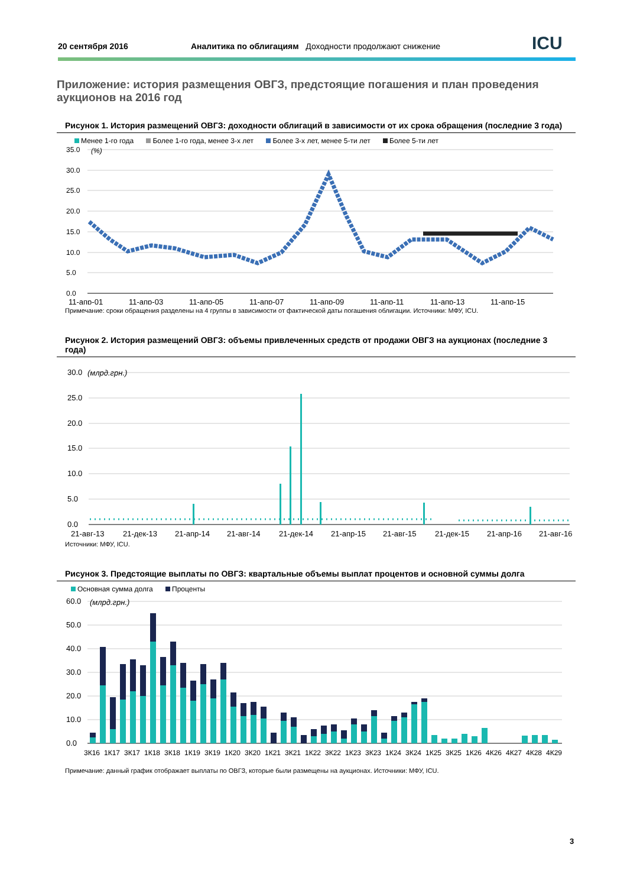20 сентября 2016
Аналитика по облигациям Доходности продолжают снижение
ICU
Приложение: история размещения ОВГЗ, предстоящие погашения и план проведения аукционов на 2016 год
Рисунок 1. История размещений ОВГЗ: доходности облигаций в зависимости от их срока обращения (последние 3 года)
Менее 1-го года Более 1-го года, менее 3-х лет Более 3-х лет, менее 5-ти лет Более 5-ти лет
35.0
30.0
25.0
20.0
15.0
10.0
5.0
0.0
(%)
11-апр-01
11-апр-03
11-апр-05
11-апр-07
11-апр-09
11-апр-11
11-апр-13
11-апр-15
Примечание: сроки обращения разделены на 4 группы в зависимости от фактической даты погашения облигации. Источники: МФУ, ICU.
Рисунок 2. История размещений ОВГЗ: объемы привлеченных средств от продажи ОВГЗ на аукционах (последние 3 года)
30.0
25.0
20.0
15.0
10.0
5.0
0.0
(млрд.грн.)
21-авг-13
21-дек-13
21-апр-14
21-авг-14
21-дек-14
21-апр-15
21-авг-15
21-дек-15
21-апр-16
21-авг-16
Источники: МФУ, ICU.
Рисунок 3. Предстоящие выплаты по ОВГЗ: квартальные объемы выплат процентов и основной суммы долга
Основная сумма долга Проценты
60.0
50.0
40.0
30.0
20.0
10.0
0.0
(млрд.грн.)
3К16
1К17
3К17
1К18
3К18
1К19
3К19
1К20
3К20
1К21
3К21
1К22
3К22
1К23
3К23
1К24
3К24
1К25
3К25
1К26
4К26
4К27
4К28
4К29
Примечание: данный график отображает выплаты по ОВГЗ, которые были размещены на аукционах. Источники: МФУ, ICU.
3